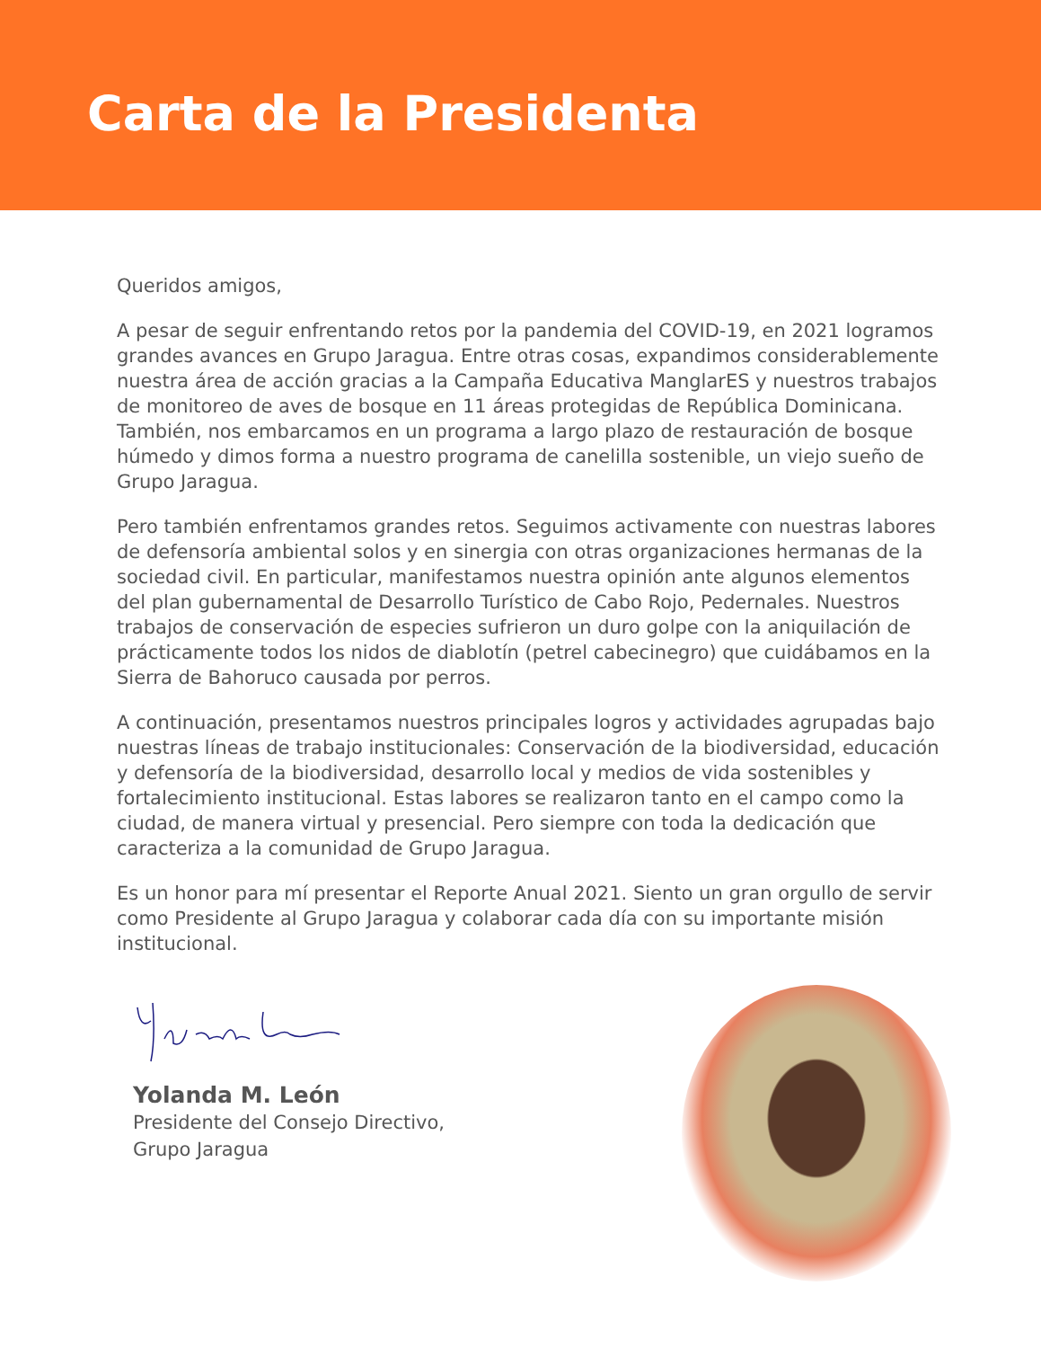Carta de la Presidenta
Queridos amigos,
A pesar de seguir enfrentando retos por la pandemia del COVID-19, en 2021 logramos grandes avances en Grupo Jaragua. Entre otras cosas, expandimos considerablemente nuestra área de acción gracias a la Campaña Educativa ManglarES y nuestros trabajos de monitoreo de aves de bosque en 11 áreas protegidas de República Dominicana. También, nos embarcamos en un programa a largo plazo de restauración de bosque húmedo y dimos forma a nuestro programa de canelilla sostenible, un viejo sueño de Grupo Jaragua.
Pero también enfrentamos grandes retos. Seguimos activamente con nuestras labores de defensoría ambiental solos y en sinergia con otras organizaciones hermanas de la sociedad civil. En particular, manifestamos nuestra opinión ante algunos elementos del plan gubernamental de Desarrollo Turístico de Cabo Rojo, Pedernales. Nuestros trabajos de conservación de especies sufrieron un duro golpe con la aniquilación de prácticamente todos los nidos de diablotín (petrel cabecinegro) que cuidábamos en la Sierra de Bahoruco causada por perros.
A continuación, presentamos nuestros principales logros y actividades agrupadas bajo nuestras líneas de trabajo institucionales: Conservación de la biodiversidad, educación y defensoría de la biodiversidad, desarrollo local y medios de vida sostenibles y fortalecimiento institucional. Estas labores se realizaron tanto en el campo como la ciudad, de manera virtual y presencial. Pero siempre con toda la dedicación que caracteriza a la comunidad de Grupo Jaragua.
Es un honor para mí presentar el Reporte Anual 2021. Siento un gran orgullo de servir como Presidente al Grupo Jaragua y colaborar cada día con su importante misión institucional.
Yolanda M. León
Presidente del Consejo Directivo,
Grupo Jaragua